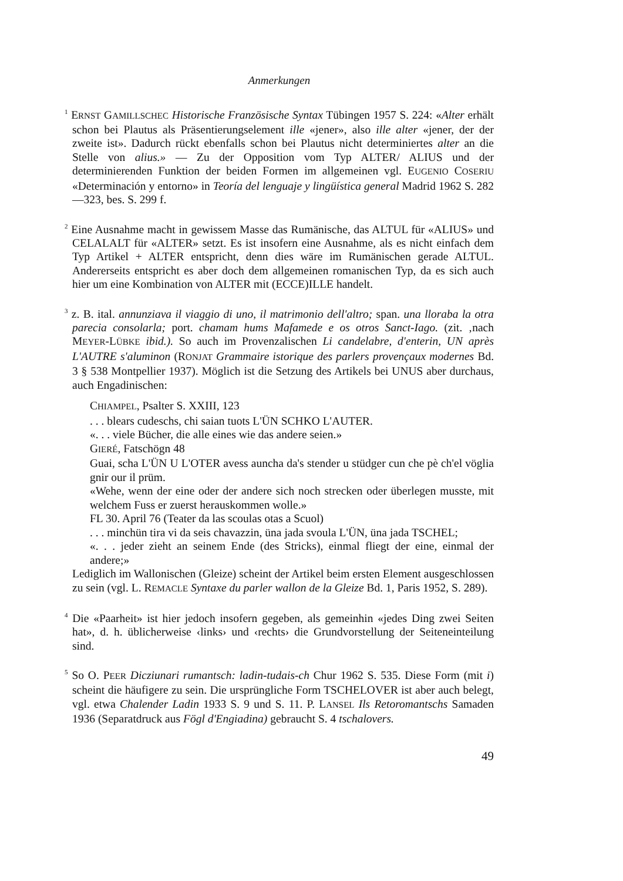Anmerkungen
<sup>1</sup> ERNST GAMILLSCHEC Historische Französische Syntax Tübingen 1957 S. 224: «Alter erhält schon bei Plautus als Präsentierungselement ille «jener», also ille alter «jener, der der zweite ist». Dadurch rückt ebenfalls schon bei Plautus nicht determiniertes alter an die Stelle von alius.» — Zu der Opposition vom Typ ALTER/ ALIUS und der determinierenden Funktion der beiden Formen im allgemeinen vgl. EUGENIO COSERIU «Determinación y entorno» in Teoría del lenguaje y lingüística general Madrid 1962 S. 282—323, bes. S. 299 f.
<sup>2</sup> Eine Ausnahme macht in gewissem Masse das Rumänische, das ALTUL für «ALIUS» und CELALALT für «ALTER» setzt. Es ist insofern eine Ausnahme, als es nicht einfach dem Typ Artikel + ALTER entspricht, denn dies wäre im Rumänischen gerade ALTUL. Andererseits entspricht es aber doch dem allgemeinen romanischen Typ, da es sich auch hier um eine Kombination von ALTER mit (ECCE)ILLE handelt.
<sup>3</sup> z. B. ital. annunziava il viaggio di uno, il matrimonio dell'altro; span. una lloraba la otra parecia consolarla; port. chamam hums Mafamede e os otros Sanct-Iago. (zit. ‚nach MEYER-LÜBKE ibid.). So auch im Provenzalischen Li candelabre, d'enterin, UN après L'AUTRE s'aluminon (RONJAT Grammaire istorique des parlers provençaux modernes Bd. 3 § 538 Montpellier 1937). Möglich ist die Setzung des Artikels bei UNUS aber durchaus, auch Engadinischen:
CHIAMPEL, Psalter S. XXIII, 123
. . . blears cudeschs, chi saian tuots L'ÜN SCHKO L'AUTER.
«. . . viele Bücher, die alle eines wie das andere seien.»
GIERÉ, Fatschögn 48
Guai, scha L'ÜN U L'OTER avess auncha da's stender u stüdger cun che pè ch'el vöglia gnir our il prüm.
«Wehe, wenn der eine oder der andere sich noch strecken oder überlegen musste, mit welchem Fuss er zuerst herauskommen wolle.»
FL 30. April 76 (Teater da las scoulas otas a Scuol)
. . . minchün tira vi da seis chavazzin, üna jada svoula L'ÜN, üna jada TSCHEL;
«. . . jeder zieht an seinem Ende (des Stricks), einmal fliegt der eine, einmal der andere;»
Lediglich im Wallonischen (Gleize) scheint der Artikel beim ersten Element ausgeschlossen zu sein (vgl. L. REMACLE Syntaxe du parler wallon de la Gleize Bd. 1, Paris 1952, S. 289).
<sup>4</sup> Die «Paarheit» ist hier jedoch insofern gegeben, als gemeinhin «jedes Ding zwei Seiten hat», d. h. üblicherweise ‹links› und ‹rechts› die Grundvorstellung der Seiteneinteilung sind.
<sup>5</sup> So O. PEER Dicziunari rumantsch: ladin-tudais-ch Chur 1962 S. 535. Diese Form (mit i) scheint die häufigere zu sein. Die ursprüngliche Form TSCHELOVER ist aber auch belegt, vgl. etwa Chalender Ladin 1933 S. 9 und S. 11. P. LANSEL Ils Retoromantschs Samaden 1936 (Separatdruck aus Fögl d'Engiadina) gebraucht S. 4 tschalovers.
49